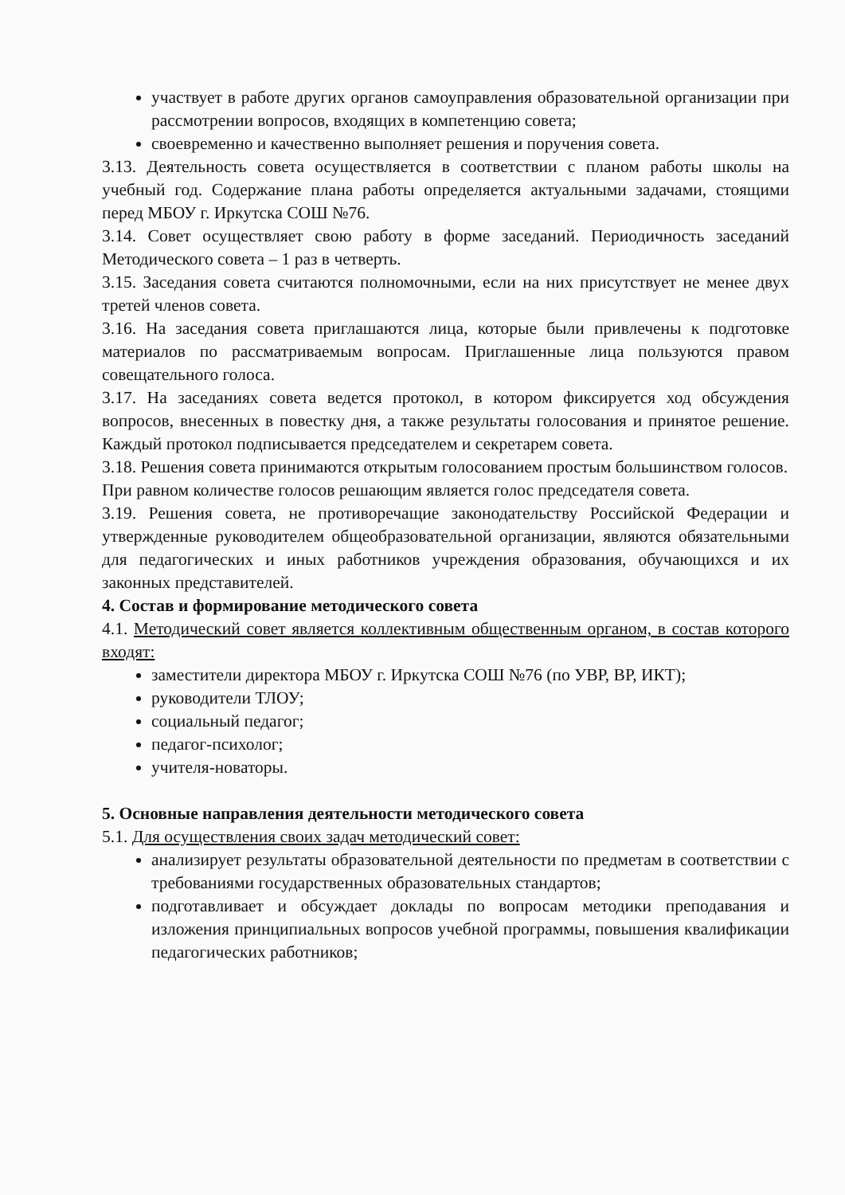участвует в работе других органов самоуправления образовательной организации при рассмотрении вопросов, входящих в компетенцию совета;
своевременно и качественно выполняет решения и поручения совета.
3.13. Деятельность совета осуществляется в соответствии с планом работы школы на учебный год. Содержание плана работы определяется актуальными задачами, стоящими перед МБОУ г. Иркутска СОШ №76.
3.14. Совет осуществляет свою работу в форме заседаний. Периодичность заседаний Методического совета – 1 раз в четверть.
3.15. Заседания совета считаются полномочными, если на них присутствует не менее двух третей членов совета.
3.16. На заседания совета приглашаются лица, которые были привлечены к подготовке материалов по рассматриваемым вопросам. Приглашенные лица пользуются правом совещательного голоса.
3.17. На заседаниях совета ведется протокол, в котором фиксируется ход обсуждения вопросов, внесенных в повестку дня, а также результаты голосования и принятое решение. Каждый протокол подписывается председателем и секретарем совета.
3.18. Решения совета принимаются открытым голосованием простым большинством голосов.
При равном количестве голосов решающим является голос председателя совета.
3.19. Решения совета, не противоречащие законодательству Российской Федерации и утвержденные руководителем общеобразовательной организации, являются обязательными для педагогических и иных работников учреждения образования, обучающихся и их законных представителей.
4. Состав и формирование методического совета
4.1. Методический совет является коллективным общественным органом, в состав которого входят:
заместители директора МБОУ г. Иркутска СОШ №76 (по УВР, ВР, ИКТ);
руководители ТЛОУ;
социальный педагог;
педагог-психолог;
учителя-новаторы.
5. Основные направления деятельности методического совета
5.1. Для осуществления своих задач методический совет:
анализирует результаты образовательной деятельности по предметам в соответствии с требованиями государственных образовательных стандартов;
подготавливает и обсуждает доклады по вопросам методики преподавания и изложения принципиальных вопросов учебной программы, повышения квалификации педагогических работников;